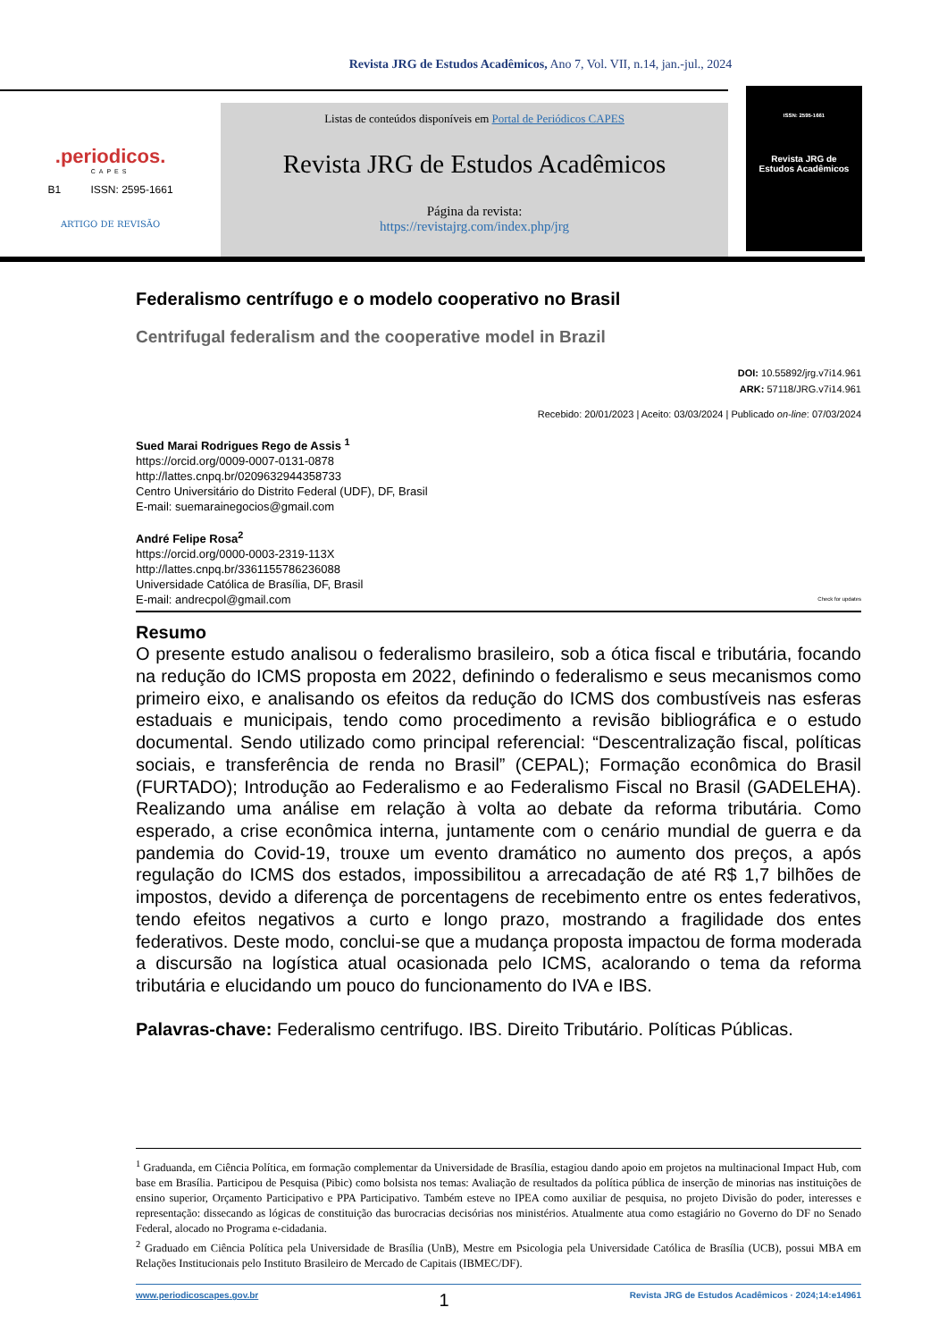Revista JRG de Estudos Acadêmicos, Ano 7, Vol. VII, n.14, jan.-jul., 2024
.periodicos.
CAPES
B1 ISSN: 2595-1661
ARTIGO DE REVISÃO
Listas de conteúdos disponíveis em Portal de Periódicos CAPES
Revista JRG de Estudos Acadêmicos
Página da revista:
https://revistajrg.com/index.php/jrg
ISSN: 2595-1661
Revista JRG de
Estudos Acadêmicos
Federalismo centrífugo e o modelo cooperativo no Brasil
Centrifugal federalism and the cooperative model in Brazil
DOI: 10.55892/jrg.v7i14.961
ARK: 57118/JRG.v7i14.961
Recebido: 20/01/2023 | Aceito: 03/03/2024 | Publicado on-line: 07/03/2024
Sued Marai Rodrigues Rego de Assis <sup>1</sup>
https://orcid.org/0009-0007-0131-0878
http://lattes.cnpq.br/0209632944358733
Centro Universitário do Distrito Federal (UDF), DF, Brasil
E-mail: suemarainegocios@gmail.com
André Felipe Rosa<sup>2</sup>
https://orcid.org/0000-0003-2319-113X
http://lattes.cnpq.br/3361155786236088
Universidade Católica de Brasília, DF, Brasil
E-mail: andrecpol@gmail.com Check for updates
Resumo
O presente estudo analisou o federalismo brasileiro, sob a ótica fiscal e tributária, focando na redução do ICMS proposta em 2022, definindo o federalismo e seus mecanismos como primeiro eixo, e analisando os efeitos da redução do ICMS dos combustíveis nas esferas estaduais e municipais, tendo como procedimento a revisão bibliográfica e o estudo documental. Sendo utilizado como principal referencial: “Descentralização fiscal, políticas sociais, e transferência de renda no Brasil” (CEPAL); Formação econômica do Brasil (FURTADO); Introdução ao Federalismo e ao Federalismo Fiscal no Brasil (GADELEHA). Realizando uma análise em relação à volta ao debate da reforma tributária. Como esperado, a crise econômica interna, juntamente com o cenário mundial de guerra e da pandemia do Covid-19, trouxe um evento dramático no aumento dos preços, a após regulação do ICMS dos estados, impossibilitou a arrecadação de até R$ 1,7 bilhões de impostos, devido a diferença de porcentagens de recebimento entre os entes federativos, tendo efeitos negativos a curto e longo prazo, mostrando a fragilidade dos entes federativos. Deste modo, conclui-se que a mudança proposta impactou de forma moderada a discursão na logística atual ocasionada pelo ICMS, acalorando o tema da reforma tributária e elucidando um pouco do funcionamento do IVA e IBS.
Palavras-chave: Federalismo centrifugo. IBS. Direito Tributário. Políticas Públicas.
<sup>1</sup> Graduanda, em Ciência Política, em formação complementar da Universidade de Brasília, estagiou dando apoio em projetos na multinacional Impact Hub, com base em Brasília. Participou de Pesquisa (Pibic) como bolsista nos temas: Avaliação de resultados da política pública de inserção de minorias nas instituições de ensino superior, Orçamento Participativo e PPA Participativo. Também esteve no IPEA como auxiliar de pesquisa, no projeto Divisão do poder, interesses e representação: dissecando as lógicas de constituição das burocracias decisórias nos ministérios. Atualmente atua como estagiário no Governo do DF no Senado Federal, alocado no Programa e-cidadania.
<sup>2</sup> Graduado em Ciência Política pela Universidade de Brasília (UnB), Mestre em Psicologia pela Universidade Católica de Brasília (UCB), possui MBA em Relações Institucionais pelo Instituto Brasileiro de Mercado de Capitais (IBMEC/DF).
www.periodicoscapes.gov.br 1 Revista JRG de Estudos Acadêmicos · 2024;14:e14961